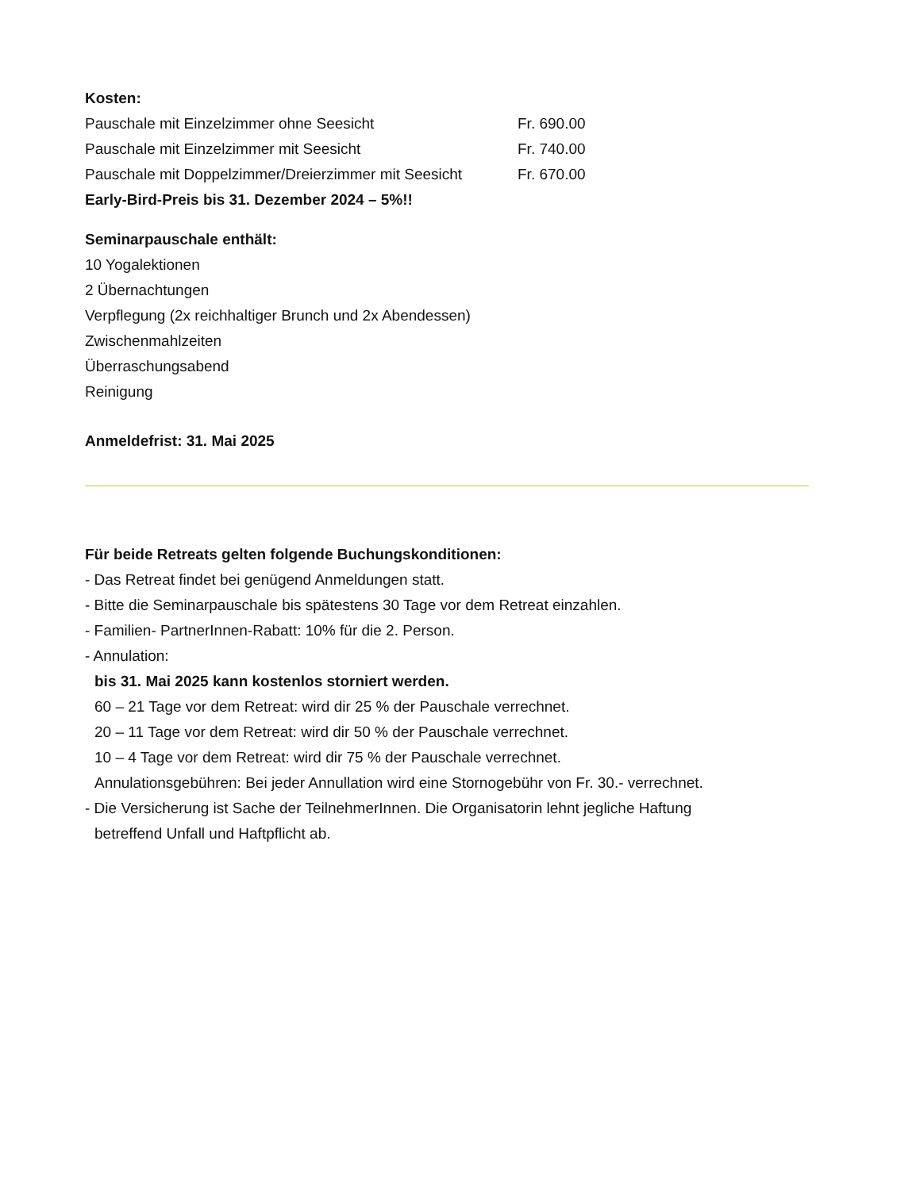Kosten:
| Pauschale mit Einzelzimmer ohne Seesicht | Fr. 690.00 |
| Pauschale mit Einzelzimmer mit Seesicht | Fr. 740.00 |
| Pauschale mit Doppelzimmer/Dreierzimmer mit Seesicht | Fr. 670.00 |
Early-Bird-Preis bis 31. Dezember 2024 – 5%!!
Seminarpauschale enthält:
10 Yogalektionen
2 Übernachtungen
Verpflegung (2x reichhaltiger Brunch und 2x Abendessen)
Zwischenmahlzeiten
Überraschungsabend
Reinigung
Anmeldefrist: 31. Mai 2025
Für beide Retreats gelten folgende Buchungskonditionen:
- Das Retreat findet bei genügend Anmeldungen statt.
- Bitte die Seminarpauschale bis spätestens 30 Tage vor dem Retreat einzahlen.
- Familien- PartnerInnen-Rabatt: 10% für die 2. Person.
- Annulation:
bis 31. Mai 2025 kann kostenlos storniert werden.
60 – 21 Tage vor dem Retreat: wird dir 25 % der Pauschale verrechnet.
20 – 11 Tage vor dem Retreat: wird dir 50 % der Pauschale verrechnet.
10 – 4 Tage vor dem Retreat: wird dir 75 % der Pauschale verrechnet.
Annulationsgebühren: Bei jeder Annullation wird eine Stornogebühr von Fr. 30.- verrechnet.
- Die Versicherung ist Sache der TeilnehmerInnen. Die Organisatorin lehnt jegliche Haftung
betreffend Unfall und Haftpflicht ab.